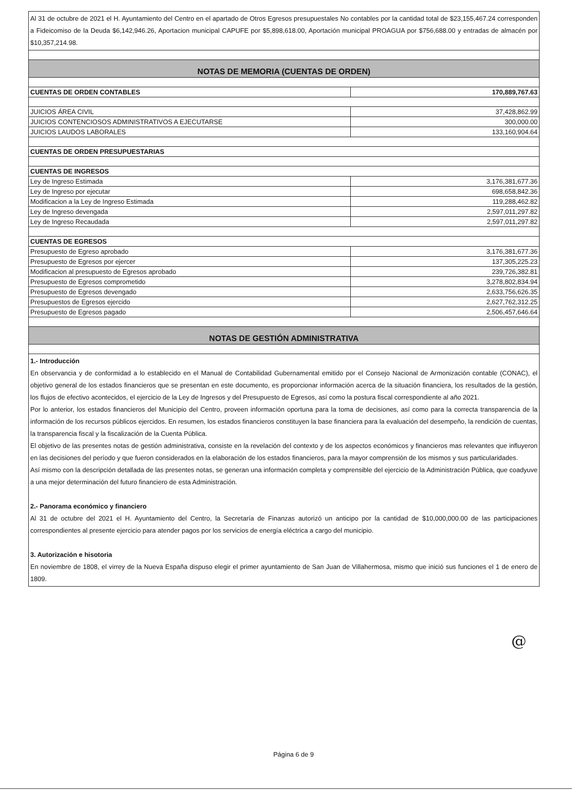| Al 31 de octubre de 2021 el H. Ayuntamiento del Centro en el apartado de Otros Egresos presupuestales No contables por la cantidad total de $23,155,467.24 corresponden a Fideicomiso de la Deuda $6,142,946.26, Aportacion municipal CAPUFE por $5,898,618.00, Aportación municipal PROAGUA por $756,688.00 y entradas de almacén por $10,357,214.98. | |
| NOTAS DE MEMORIA (CUENTAS DE ORDEN) | |
| CUENTAS DE ORDEN CONTABLES | 170,889,767.63 |
| JUICIOS ÁREA CIVIL | 37,428,862.99 |
| JUICIOS CONTENCIOSOS ADMINISTRATIVOS A EJECUTARSE | 300,000.00 |
| JUICIOS LAUDOS LABORALES | 133,160,904.64 |
| CUENTAS DE ORDEN PRESUPUESTARIAS | |
| CUENTAS DE INGRESOS | |
| Ley de Ingreso Estimada | 3,176,381,677.36 |
| Ley de Ingreso por ejecutar | 698,658,842.36 |
| Modificacion a la Ley de Ingreso Estimada | 119,288,462.82 |
| Ley de Ingreso devengada | 2,597,011,297.82 |
| Ley de Ingreso Recaudada | 2,597,011,297.82 |
| CUENTAS DE EGRESOS | |
| Presupuesto de Egreso aprobado | 3,176,381,677.36 |
| Presupuesto de Egresos por ejercer | 137,305,225.23 |
| Modificacion al presupuesto de Egresos aprobado | 239,726,382.81 |
| Presupuesto de Egresos comprometido | 3,278,802,834.94 |
| Presupuesto de Egresos devengado | 2,633,756,626.35 |
| Presupuestos de Egresos ejercido | 2,627,762,312.25 |
| Presupuesto de Egresos pagado | 2,506,457,646.64 |
| NOTAS DE GESTIÓN ADMINISTRATIVA | |
| 1.- Introducción En observancia y de conformidad a lo establecido en el Manual de Contabilidad Gubernamental emitido por el Consejo Nacional de Armonización contable (CONAC), el objetivo general de los estados financieros que se presentan en este documento, es proporcionar información acerca de la situación financiera, los resultados de la gestión, los flujos de efectivo acontecidos, el ejercicio de la Ley de Ingresos y del Presupuesto de Egresos, así como la postura fiscal correspondiente al año 2021. Por lo anterior, los estados financieros del Municipio del Centro, proveen información oportuna para la toma de decisiones, así como para la correcta transparencia de la información de los recursos públicos ejercidos. En resumen, los estados financieros constituyen la base financiera para la evaluación del desempeño, la rendición de cuentas, la transparencia fiscal y la fiscalización de la Cuenta Pública. El objetivo de las presentes notas de gestión administrativa, consiste en la revelación del contexto y de los aspectos económicos y financieros mas relevantes que influyeron en las decisiones del período y que fueron considerados en la elaboración de los estados financieros, para la mayor comprensión de los mismos y sus particularidades. Así mismo con la descripción detallada de las presentes notas, se generan una información completa y comprensible del ejercicio de la Administración Pública, que coadyuve a una mejor determinación del futuro financiero de esta Administración. 2.- Panorama económico y financiero Al 31 de octubre del 2021 el H. Ayuntamiento del Centro, la Secretaría de Finanzas autorizó un anticipo por la cantidad de $10,000,000.00 de las participaciones correspondientes al presente ejercicio para atender pagos por los servicios de energía eléctrica a cargo del municipio. 3. Autorización e hisotoria En noviembre de 1808, el virrey de la Nueva España dispuso elegir el primer ayuntamiento de San Juan de Villahermosa, mismo que inició sus funciones el 1 de enero de 1809. | |
@
Página 6 de 9